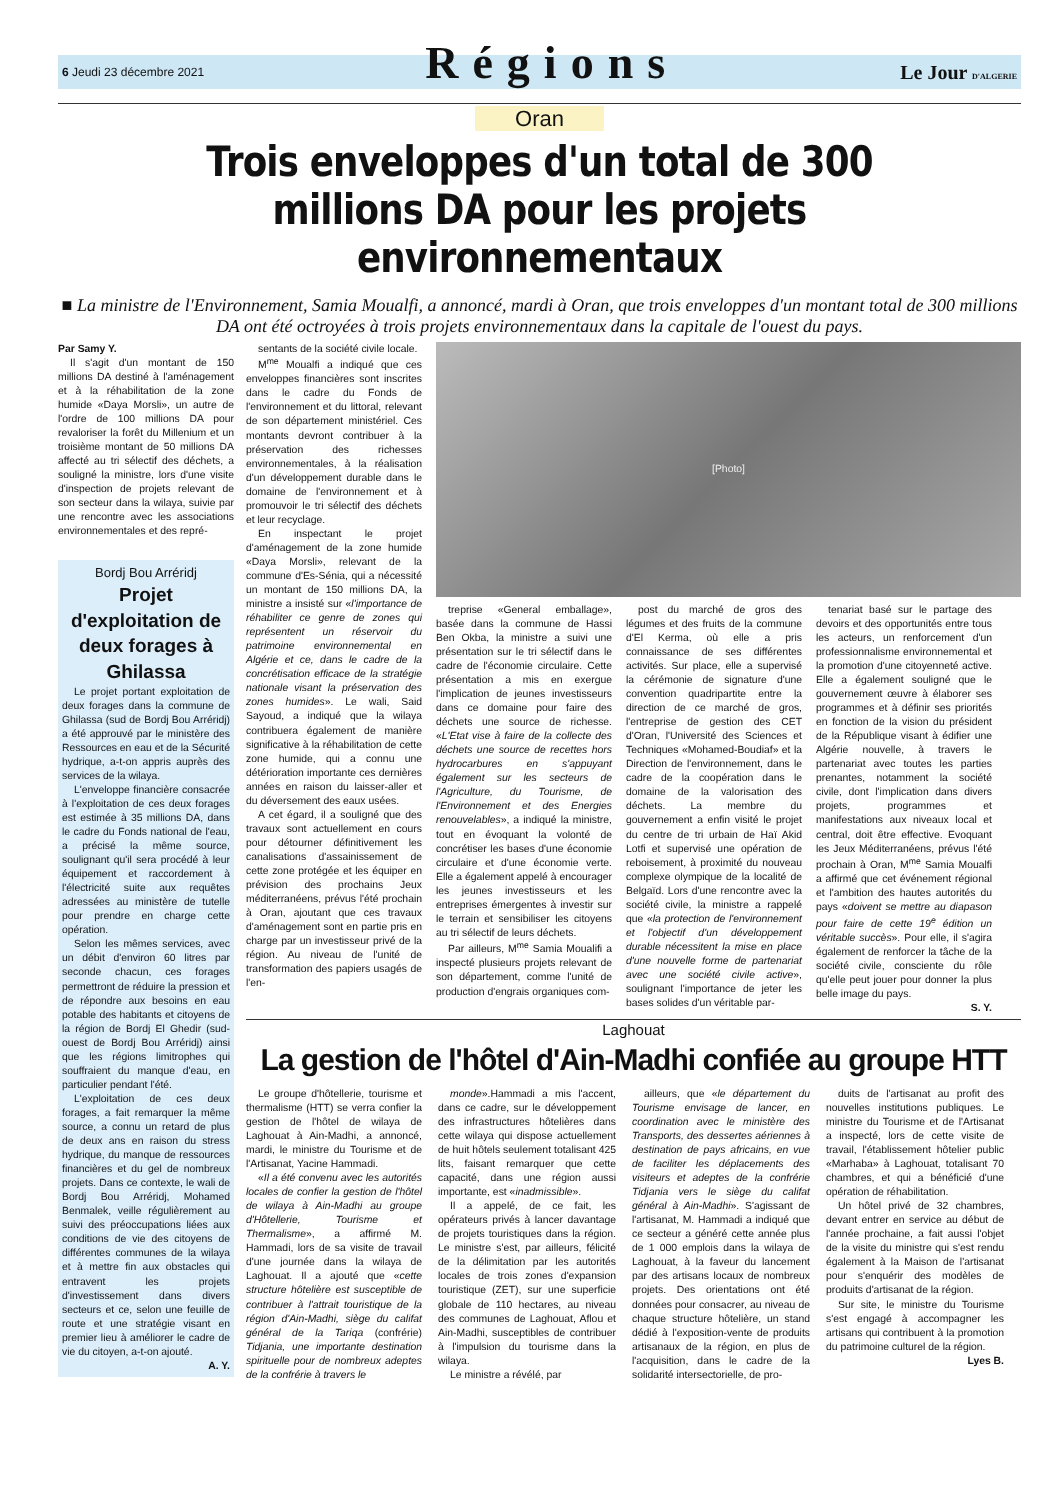6 Jeudi 23 décembre 2021 Régions Le Jour D'ALGERIE
Oran
Trois enveloppes d'un total de 300 millions DA pour les projets environnementaux
■ La ministre de l'Environnement, Samia Moualfi, a annoncé, mardi à Oran, que trois enveloppes d'un montant total de 300 millions DA ont été octroyées à trois projets environnementaux dans la capitale de l'ouest du pays.
Par Samy Y.
Il s'agit d'un montant de 150 millions DA destiné à l'aménagement et à la réhabilitation de la zone humide «Daya Morsli», un autre de l'ordre de 100 millions DA pour revaloriser la forêt du Millenium et un troisième montant de 50 millions DA affecté au tri sélectif des déchets, a souligné la ministre, lors d'une visite d'inspection de projets relevant de son secteur dans la wilaya, suivie par une rencontre avec les associations environnementales et des repré-
Bordj Bou Arréridj
Projet d'exploitation de deux forages à Ghilassa
Le projet portant exploitation de deux forages dans la commune de Ghilassa (sud de Bordj Bou Arréridj) a été approuvé par le ministère des Ressources en eau et de la Sécurité hydrique, a-t-on appris auprès des services de la wilaya.
L'enveloppe financière consacrée à l'exploitation de ces deux forages est estimée à 35 millions DA, dans le cadre du Fonds national de l'eau, a précisé la même source, soulignant qu'il sera procédé à leur équipement et raccordement à l'électricité suite aux requêtes adressées au ministère de tutelle pour prendre en charge cette opération.
Selon les mêmes services, avec un débit d'environ 60 litres par seconde chacun, ces forages permettront de réduire la pression et de répondre aux besoins en eau potable des habitants et citoyens de la région de Bordj El Ghedir (sud-ouest de Bordj Bou Arréridj) ainsi que les régions limitrophes qui souffraient du manque d'eau, en particulier pendant l'été.
L'exploitation de ces deux forages, a fait remarquer la même source, a connu un retard de plus de deux ans en raison du stress hydrique, du manque de ressources financières et du gel de nombreux projets. Dans ce contexte, le wali de Bordj Bou Arréridj, Mohamed Benmalek, veille régulièrement au suivi des préoccupations liées aux conditions de vie des citoyens de différentes communes de la wilaya et à mettre fin aux obstacles qui entravent les projets d'investissement dans divers secteurs et ce, selon une feuille de route et une stratégie visant en premier lieu à améliorer le cadre de vie du citoyen, a-t-on ajouté.
A. Y.
sentants de la société civile locale.
M<sup>me</sup> Moualfi a indiqué que ces enveloppes financières sont inscrites dans le cadre du Fonds de l'environnement et du littoral, relevant de son département ministériel. Ces montants devront contribuer à la préservation des richesses environnementales, à la réalisation d'un développement durable dans le domaine de l'environnement et à promouvoir le tri sélectif des déchets et leur recyclage.
En inspectant le projet d'aménagement de la zone humide «Daya Morsli», relevant de la commune d'Es-Sénia, qui a nécessité un montant de 150 millions DA, la ministre a insisté sur «l'importance de réhabiliter ce genre de zones qui représentent un réservoir du patrimoine environnemental en Algérie et ce, dans le cadre de la concrétisation efficace de la stratégie nationale visant la préservation des zones humides». Le wali, Said Sayoud, a indiqué que la wilaya contribuera également de manière significative à la réhabilitation de cette zone humide, qui a connu une détérioration importante ces dernières années en raison du laisser-aller et du déversement des eaux usées.
A cet égard, il a souligné que des travaux sont actuellement en cours pour détourner définitivement les canalisations d'assainissement de cette zone protégée et les équiper en prévision des prochains Jeux méditerranéens, prévus l'été prochain à Oran, ajoutant que ces travaux d'aménagement sont en partie pris en charge par un investisseur privé de la région. Au niveau de l'unité de transformation des papiers usagés de l'en-
[Photo]
treprise «General emballage», basée dans la commune de Hassi Ben Okba, la ministre a suivi une présentation sur le tri sélectif dans le cadre de l'économie circulaire. Cette présentation a mis en exergue l'implication de jeunes investisseurs dans ce domaine pour faire des déchets une source de richesse. «L'Etat vise à faire de la collecte des déchets une source de recettes hors hydrocarbures en s'appuyant également sur les secteurs de l'Agriculture, du Tourisme, de l'Environnement et des Energies renouvelables», a indiqué la ministre, tout en évoquant la volonté de concrétiser les bases d'une économie circulaire et d'une économie verte. Elle a également appelé à encourager les jeunes investisseurs et les entreprises émergentes à investir sur le terrain et sensibiliser les citoyens au tri sélectif de leurs déchets.
Par ailleurs, M<sup>me</sup> Samia Moualifi a inspecté plusieurs projets relevant de son département, comme l'unité de production d'engrais organiques com-
post du marché de gros des légumes et des fruits de la commune d'El Kerma, où elle a pris connaissance de ses différentes activités. Sur place, elle a supervisé la cérémonie de signature d'une convention quadripartite entre la direction de ce marché de gros, l'entreprise de gestion des CET d'Oran, l'Université des Sciences et Techniques «Mohamed-Boudiaf» et la Direction de l'environnement, dans le cadre de la coopération dans le domaine de la valorisation des déchets. La membre du gouvernement a enfin visité le projet du centre de tri urbain de Haï Akid Lotfi et supervisé une opération de reboisement, à proximité du nouveau complexe olympique de la localité de Belgaïd. Lors d'une rencontre avec la société civile, la ministre a rappelé que «la protection de l'environnement et l'objectif d'un développement durable nécessitent la mise en place d'une nouvelle forme de partenariat avec une société civile active», soulignant l'importance de jeter les bases solides d'un véritable par-
tenariat basé sur le partage des devoirs et des opportunités entre tous les acteurs, un renforcement d'un professionnalisme environnemental et la promotion d'une citoyenneté active. Elle a également souligné que le gouvernement œuvre à élaborer ses programmes et à définir ses priorités en fonction de la vision du président de la République visant à édifier une Algérie nouvelle, à travers le partenariat avec toutes les parties prenantes, notamment la société civile, dont l'implication dans divers projets, programmes et manifestations aux niveaux local et central, doit être effective. Evoquant les Jeux Méditerranéens, prévus l'été prochain à Oran, M<sup>me</sup> Samia Moualfi a affirmé que cet événement régional et l'ambition des hautes autorités du pays «doivent se mettre au diapason pour faire de cette 19<sup>e</sup> édition un véritable succès». Pour elle, il s'agira également de renforcer la tâche de la société civile, consciente du rôle qu'elle peut jouer pour donner la plus belle image du pays.
S. Y.
Laghouat
La gestion de l'hôtel d'Ain-Madhi confiée au groupe HTT
Le groupe d'hôtellerie, tourisme et thermalisme (HTT) se verra confier la gestion de l'hôtel de wilaya de Laghouat à Ain-Madhi, a annoncé, mardi, le ministre du Tourisme et de l'Artisanat, Yacine Hammadi.
«Il a été convenu avec les autorités locales de confier la gestion de l'hôtel de wilaya à Ain-Madhi au groupe d'Hôtellerie, Tourisme et Thermalisme», a affirmé M. Hammadi, lors de sa visite de travail d'une journée dans la wilaya de Laghouat. Il a ajouté que «cette structure hôtelière est susceptible de contribuer à l'attrait touristique de la région d'Ain-Madhi, siège du califat général de la Tariqa (confrérie) Tidjania, une importante destination spirituelle pour de nombreux adeptes de la confrérie à travers le
monde».Hammadi a mis l'accent, dans ce cadre, sur le développement des infrastructures hôtelières dans cette wilaya qui dispose actuellement de huit hôtels seulement totalisant 425 lits, faisant remarquer que cette capacité, dans une région aussi importante, est «inadmissible».
Il a appelé, de ce fait, les opérateurs privés à lancer davantage de projets touristiques dans la région. Le ministre s'est, par ailleurs, félicité de la délimitation par les autorités locales de trois zones d'expansion touristique (ZET), sur une superficie globale de 110 hectares, au niveau des communes de Laghouat, Aflou et Ain-Madhi, susceptibles de contribuer à l'impulsion du tourisme dans la wilaya.
Le ministre a révélé, par
ailleurs, que «le département du Tourisme envisage de lancer, en coordination avec le ministère des Transports, des dessertes aériennes à destination de pays africains, en vue de faciliter les déplacements des visiteurs et adeptes de la confrérie Tidjania vers le siège du califat général à Ain-Madhi». S'agissant de l'artisanat, M. Hammadi a indiqué que ce secteur a généré cette année plus de 1 000 emplois dans la wilaya de Laghouat, à la faveur du lancement par des artisans locaux de nombreux projets. Des orientations ont été données pour consacrer, au niveau de chaque structure hôtelière, un stand dédié à l'exposition-vente de produits artisanaux de la région, en plus de l'acquisition, dans le cadre de la solidarité intersectorielle, de pro-
duits de l'artisanat au profit des nouvelles institutions publiques. Le ministre du Tourisme et de l'Artisanat a inspecté, lors de cette visite de travail, l'établissement hôtelier public «Marhaba» à Laghouat, totalisant 70 chambres, et qui a bénéficié d'une opération de réhabilitation.
Un hôtel privé de 32 chambres, devant entrer en service au début de l'année prochaine, a fait aussi l'objet de la visite du ministre qui s'est rendu également à la Maison de l'artisanat pour s'enquérir des modèles de produits d'artisanat de la région.
Sur site, le ministre du Tourisme s'est engagé à accompagner les artisans qui contribuent à la promotion du patrimoine culturel de la région.
Lyes B.